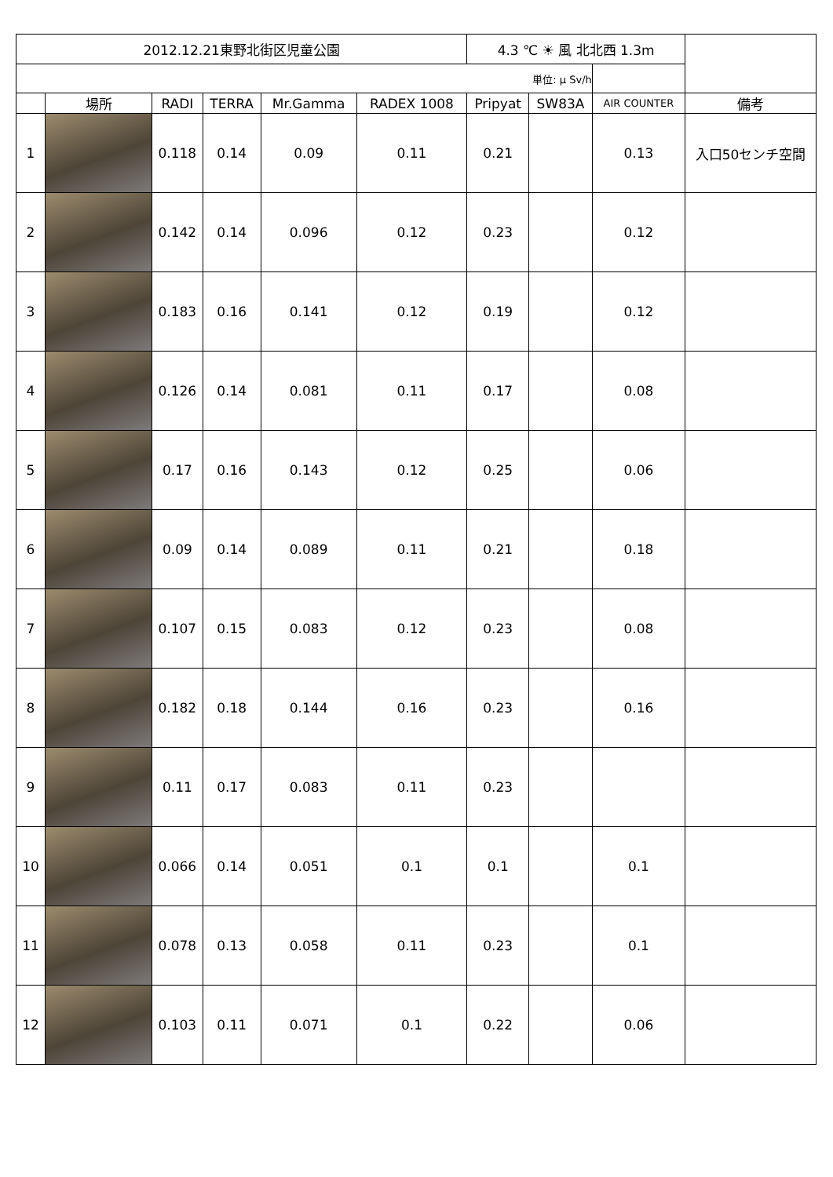| 2012.12.21東野北街区児童公園 | | | | | | 4.3 ℃ ☀ 風 北北西 1.3m | | | |
| 単位: μ Sv/h | | | | | | | | | |
| | 場所 | RADI | TERRA | Mr.Gamma | RADEX 1008 | Pripyat | SW83A | AIR COUNTER | 備考 |
| 1 | | 0.118 | 0.14 | 0.09 | 0.11 | 0.21 | | 0.13 | 入口50センチ空間 |
| 2 | | 0.142 | 0.14 | 0.096 | 0.12 | 0.23 | | 0.12 | |
| 3 | | 0.183 | 0.16 | 0.141 | 0.12 | 0.19 | | 0.12 | |
| 4 | | 0.126 | 0.14 | 0.081 | 0.11 | 0.17 | | 0.08 | |
| 5 | | 0.17 | 0.16 | 0.143 | 0.12 | 0.25 | | 0.06 | |
| 6 | | 0.09 | 0.14 | 0.089 | 0.11 | 0.21 | | 0.18 | |
| 7 | | 0.107 | 0.15 | 0.083 | 0.12 | 0.23 | | 0.08 | |
| 8 | | 0.182 | 0.18 | 0.144 | 0.16 | 0.23 | | 0.16 | |
| 9 | | 0.11 | 0.17 | 0.083 | 0.11 | 0.23 | | | |
| 10 | | 0.066 | 0.14 | 0.051 | 0.1 | 0.1 | | 0.1 | |
| 11 | | 0.078 | 0.13 | 0.058 | 0.11 | 0.23 | | 0.1 | |
| 12 | | 0.103 | 0.11 | 0.071 | 0.1 | 0.22 | | 0.06 | |